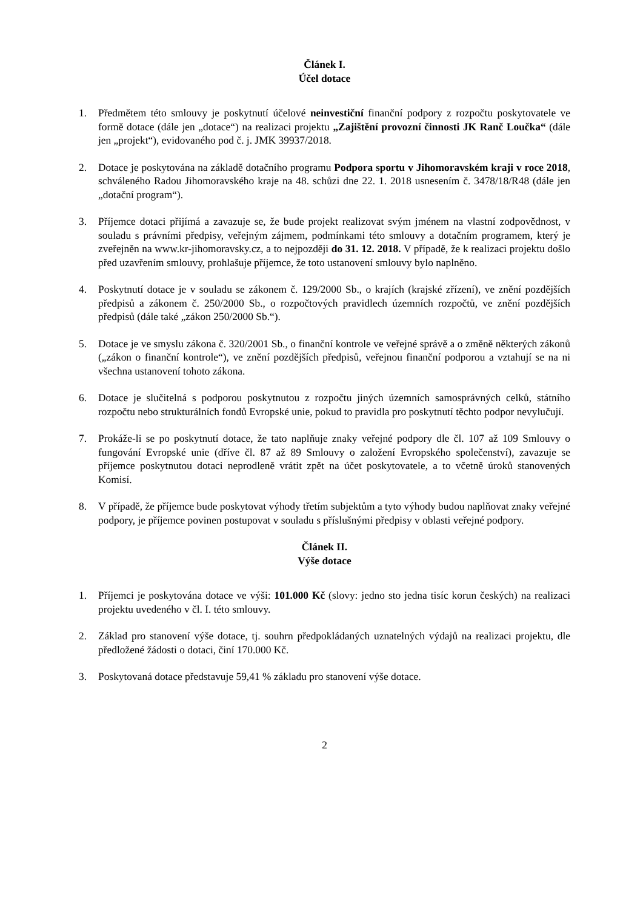Článek I.
Účel dotace
1. Předmětem této smlouvy je poskytnutí účelové neinvestiční finanční podpory z rozpočtu poskytovatele ve formě dotace (dále jen „dotace“) na realizaci projektu „Zajištění provozní činnosti JK Ranč Loučka“ (dále jen „projekt“), evidovaného pod č. j. JMK 39937/2018.
2. Dotace je poskytována na základě dotačního programu Podpora sportu v Jihomoravském kraji v roce 2018, schváleného Radou Jihomoravského kraje na 48. schůzi dne 22. 1. 2018 usnesením č. 3478/18/R48 (dále jen „dotační program“).
3. Příjemce dotaci přijímá a zavazuje se, že bude projekt realizovat svým jménem na vlastní zodpovědnost, v souladu s právními předpisy, veřejným zájmem, podmínkami této smlouvy a dotačním programem, který je zveřejněn na www.kr-jihomoravsky.cz, a to nejpozději do 31. 12. 2018. V případě, že k realizaci projektu došlo před uzavřením smlouvy, prohlašuje příjemce, že toto ustanovení smlouvy bylo naplněno.
4. Poskytnutí dotace je v souladu se zákonem č. 129/2000 Sb., o krajích (krajské zřízení), ve znění pozdějších předpisů a zákonem č. 250/2000 Sb., o rozpočtových pravidlech územních rozpočtů, ve znění pozdějších předpisů (dále také „zákon 250/2000 Sb.“).
5. Dotace je ve smyslu zákona č. 320/2001 Sb., o finanční kontrole ve veřejné správě a o změně některých zákonů („zákon o finanční kontrole“), ve znění pozdějších předpisů, veřejnou finanční podporou a vztahují se na ni všechna ustanovení tohoto zákona.
6. Dotace je slučitelná s podporou poskytnutou z rozpočtu jiných územních samosprávných celků, státního rozpočtu nebo strukturálních fondů Evropské unie, pokud to pravidla pro poskytnutí těchto podpor nevylučují.
7. Prokáže-li se po poskytnutí dotace, že tato naplňuje znaky veřejné podpory dle čl. 107 až 109 Smlouvy o fungování Evropské unie (dříve čl. 87 až 89 Smlouvy o založení Evropského společenství), zavazuje se příjemce poskytnutou dotaci neprodleně vrátit zpět na účet poskytovatele, a to včetně úroků stanovených Komisí.
8. V případě, že příjemce bude poskytovat výhody třetím subjektům a tyto výhody budou naplňovat znaky veřejné podpory, je příjemce povinen postupovat v souladu s příslušnými předpisy v oblasti veřejné podpory.
Článek II.
Výše dotace
1. Příjemci je poskytována dotace ve výši: 101.000 Kč (slovy: jedno sto jedna tisíc korun českých) na realizaci projektu uvedeného v čl. I. této smlouvy.
2. Základ pro stanovení výše dotace, tj. souhrn předpokládaných uznatelných výdajů na realizaci projektu, dle předložené žádosti o dotaci, činí 170.000 Kč.
3. Poskytovaná dotace představuje 59,41 % základu pro stanovení výše dotace.
2